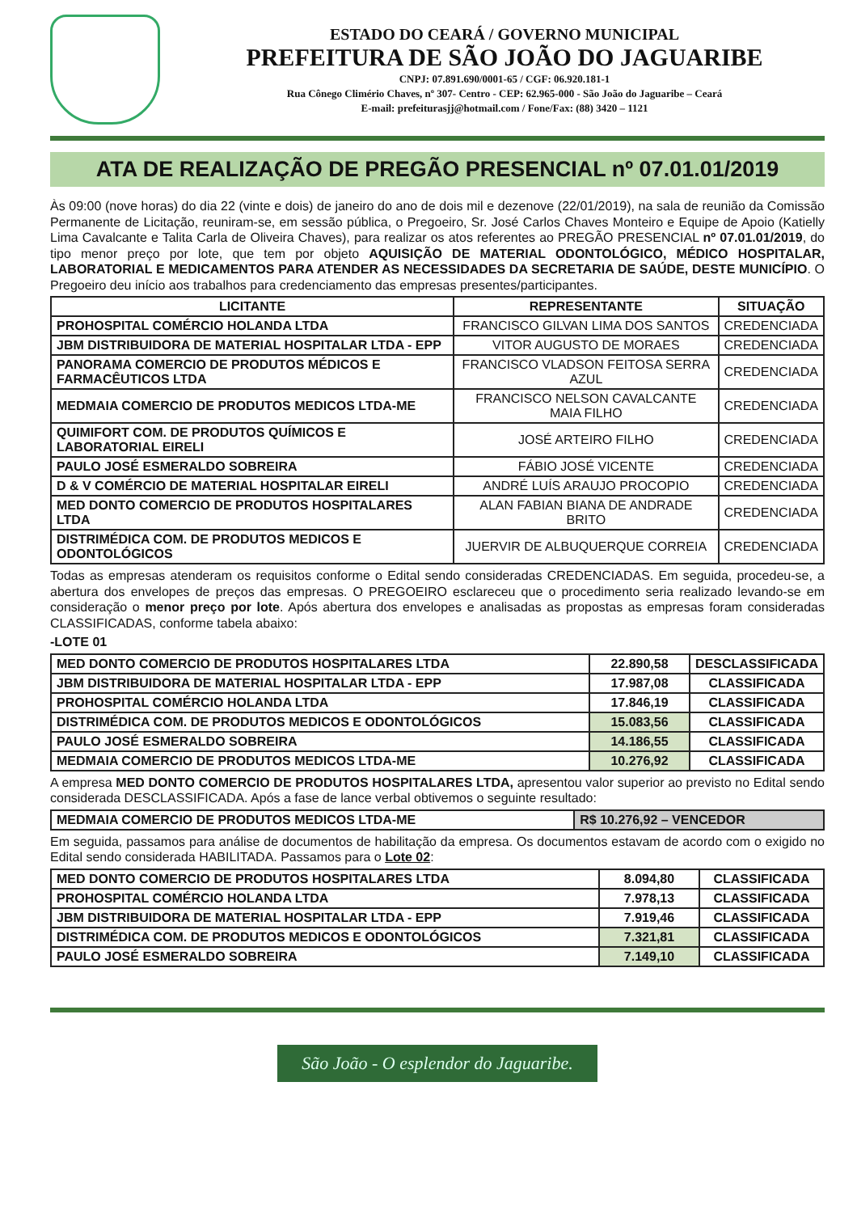ESTADO DO CEARÁ / GOVERNO MUNICIPAL
PREFEITURA DE SÃO JOÃO DO JAGUARIBE
CNPJ: 07.891.690/0001-65 / CGF: 06.920.181-1
Rua Cônego Climério Chaves, nº 307- Centro - CEP: 62.965-000 - São João do Jaguaribe – Ceará
E-mail: prefeiturasjj@hotmail.com / Fone/Fax: (88) 3420 – 1121
ATA DE REALIZAÇÃO DE PREGÃO PRESENCIAL nº 07.01.01/2019
Às 09:00 (nove horas) do dia 22 (vinte e dois) de janeiro do ano de dois mil e dezenove (22/01/2019), na sala de reunião da Comissão Permanente de Licitação, reuniram-se, em sessão pública, o Pregoeiro, Sr. José Carlos Chaves Monteiro e Equipe de Apoio (Katielly Lima Cavalcante e Talita Carla de Oliveira Chaves), para realizar os atos referentes ao PREGÃO PRESENCIAL nº 07.01.01/2019, do tipo menor preço por lote, que tem por objeto AQUISIÇÃO DE MATERIAL ODONTOLÓGICO, MÉDICO HOSPITALAR, LABORATORIAL E MEDICAMENTOS PARA ATENDER AS NECESSIDADES DA SECRETARIA DE SAÚDE, DESTE MUNICÍPIO. O Pregoeiro deu início aos trabalhos para credenciamento das empresas presentes/participantes.
| LICITANTE | REPRESENTANTE | SITUAÇÃO |
| --- | --- | --- |
| PROHOSPITAL COMÉRCIO HOLANDA LTDA | FRANCISCO GILVAN LIMA DOS SANTOS | CREDENCIADA |
| JBM DISTRIBUIDORA DE MATERIAL HOSPITALAR LTDA - EPP | VITOR AUGUSTO DE MORAES | CREDENCIADA |
| PANORAMA COMERCIO DE PRODUTOS MÉDICOS E FARMACÊUTICOS LTDA | FRANCISCO VLADSON FEITOSA SERRA AZUL | CREDENCIADA |
| MEDMAIA COMERCIO DE PRODUTOS MEDICOS LTDA-ME | FRANCISCO NELSON CAVALCANTE MAIA FILHO | CREDENCIADA |
| QUIMIFORT COM. DE PRODUTOS QUÍMICOS E LABORATORIAL EIRELI | JOSÉ ARTEIRO FILHO | CREDENCIADA |
| PAULO JOSÉ ESMERALDO SOBREIRA | FÁBIO JOSÉ VICENTE | CREDENCIADA |
| D & V COMÉRCIO DE MATERIAL HOSPITALAR EIRELI | ANDRÉ LUÍS ARAUJO PROCOPIO | CREDENCIADA |
| MED DONTO COMERCIO DE PRODUTOS HOSPITALARES LTDA | ALAN FABIAN BIANA DE ANDRADE BRITO | CREDENCIADA |
| DISTRIMÉDICA COM. DE PRODUTOS MEDICOS E ODONTOLÓGICOS | JUERVIR DE ALBUQUERQUE CORREIA | CREDENCIADA |
Todas as empresas atenderam os requisitos conforme o Edital sendo consideradas CREDENCIADAS. Em seguida, procedeu-se, a abertura dos envelopes de preços das empresas. O PREGOEIRO esclareceu que o procedimento seria realizado levando-se em consideração o menor preço por lote. Após abertura dos envelopes e analisadas as propostas as empresas foram consideradas CLASSIFICADAS, conforme tabela abaixo:
-LOTE 01
| MED DONTO COMERCIO DE PRODUTOS HOSPITALARES LTDA | 22.890,58 | DESCLASSIFICADA |
| JBM DISTRIBUIDORA DE MATERIAL HOSPITALAR LTDA - EPP | 17.987,08 | CLASSIFICADA |
| PROHOSPITAL COMÉRCIO HOLANDA LTDA | 17.846,19 | CLASSIFICADA |
| DISTRIMÉDICA COM. DE PRODUTOS MEDICOS E ODONTOLÓGICOS | 15.083,56 | CLASSIFICADA |
| PAULO JOSÉ ESMERALDO SOBREIRA | 14.186,55 | CLASSIFICADA |
| MEDMAIA COMERCIO DE PRODUTOS MEDICOS LTDA-ME | 10.276,92 | CLASSIFICADA |
A empresa MED DONTO COMERCIO DE PRODUTOS HOSPITALARES LTDA, apresentou valor superior ao previsto no Edital sendo considerada DESCLASSIFICADA. Após a fase de lance verbal obtivemos o seguinte resultado:
| MEDMAIA COMERCIO DE PRODUTOS MEDICOS LTDA-ME | R$ 10.276,92 – VENCEDOR |
Em seguida, passamos para análise de documentos de habilitação da empresa. Os documentos estavam de acordo com o exigido no Edital sendo considerada HABILITADA. Passamos para o Lote 02:
| MED DONTO COMERCIO DE PRODUTOS HOSPITALARES LTDA | 8.094,80 | CLASSIFICADA |
| PROHOSPITAL COMÉRCIO HOLANDA LTDA | 7.978,13 | CLASSIFICADA |
| JBM DISTRIBUIDORA DE MATERIAL HOSPITALAR LTDA - EPP | 7.919,46 | CLASSIFICADA |
| DISTRIMÉDICA COM. DE PRODUTOS MEDICOS E ODONTOLÓGICOS | 7.321,81 | CLASSIFICADA |
| PAULO JOSÉ ESMERALDO SOBREIRA | 7.149,10 | CLASSIFICADA |
São João - O esplendor do Jaguaribe.